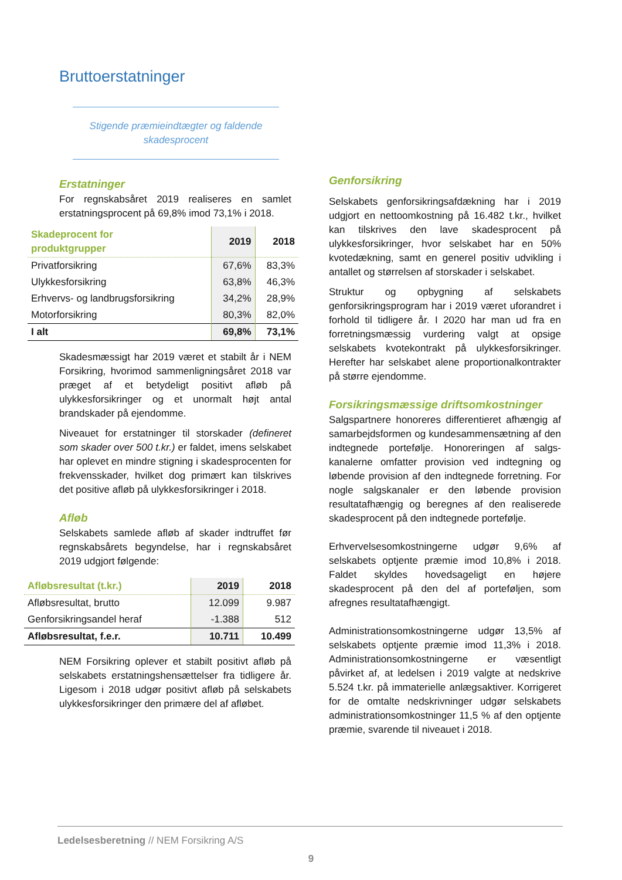Bruttoerstatninger
Stigende præmieindtægter og faldende
skadesprocent
Erstatninger
For regnskabsåret 2019 realiseres en samlet erstatningsprocent på 69,8% imod 73,1% i 2018.
| Skadeprocent for produktgrupper | 2019 | 2018 |
| --- | --- | --- |
| Privatforsikring | 67,6% | 83,3% |
| Ulykkesforsikring | 63,8% | 46,3% |
| Erhvervs- og landbrugsforsikring | 34,2% | 28,9% |
| Motorforsikring | 80,3% | 82,0% |
| I alt | 69,8% | 73,1% |
Skadesmæssigt har 2019 været et stabilt år i NEM Forsikring, hvorimod sammenligningsåret 2018 var præget af et betydeligt positivt afløb på ulykkesforsikringer og et unormalt højt antal brandskader på ejendomme.
Niveauet for erstatninger til storskader (defineret som skader over 500 t.kr.) er faldet, imens selskabet har oplevet en mindre stigning i skadesprocenten for frekvensskader, hvilket dog primært kan tilskrives det positive afløb på ulykkesforsikringer i 2018.
Afløb
Selskabets samlede afløb af skader indtruffet før regnskabsårets begyndelse, har i regnskabsåret 2019 udgjort følgende:
| Afløbsresultat (t.kr.) | 2019 | 2018 |
| --- | --- | --- |
| Afløbsresultat, brutto | 12.099 | 9.987 |
| Genforsikringsandel heraf | -1.388 | 512 |
| Afløbsresultat, f.e.r. | 10.711 | 10.499 |
NEM Forsikring oplever et stabilt positivt afløb på selskabets erstatningshensættelser fra tidligere år. Ligesom i 2018 udgør positivt afløb på selskabets ulykkesforsikringer den primære del af afløbet.
Genforsikring
Selskabets genforsikringsafdækning har i 2019 udgjort en nettoomkostning på 16.482 t.kr., hvilket kan tilskrives den lave skadesprocent på ulykkesforsikringer, hvor selskabet har en 50% kvotedækning, samt en generel positiv udvikling i antallet og størrelsen af storskader i selskabet.
Struktur og opbygning af selskabets genforsikringsprogram har i 2019 været uforandret i forhold til tidligere år. I 2020 har man ud fra en forretningsmæssig vurdering valgt at opsige selskabets kvotekontrakt på ulykkesforsikringer. Herefter har selskabet alene proportionalkontrakter på større ejendomme.
Forsikringsmæssige driftsomkostninger
Salgspartnere honoreres differentieret afhængig af samarbejdsformen og kundesammensætning af den indtegnede portefølje. Honoreringen af salgs-kanalerne omfatter provision ved indtegning og løbende provision af den indtegnede forretning. For nogle salgskanaler er den løbende provision resultatafhængig og beregnes af den realiserede skadesprocent på den indtegnede portefølje.
Erhvervelsesomkostningerne udgør 9,6% af selskabets optjente præmie imod 10,8% i 2018. Faldet skyldes hovedsageligt en højere skadesprocent på den del af porteføljen, som afregnes resultatafhængigt.
Administrationsomkostningerne udgør 13,5% af selskabets optjente præmie imod 11,3% i 2018. Administrationsomkostningerne er væsentligt påvirket af, at ledelsen i 2019 valgte at nedskrive 5.524 t.kr. på immaterielle anlægsaktiver. Korrigeret for de omtalte nedskrivninger udgør selskabets administrationsomkostninger 11,5 % af den optjente præmie, svarende til niveauet i 2018.
Ledelsesberetning // NEM Forsikring A/S
9